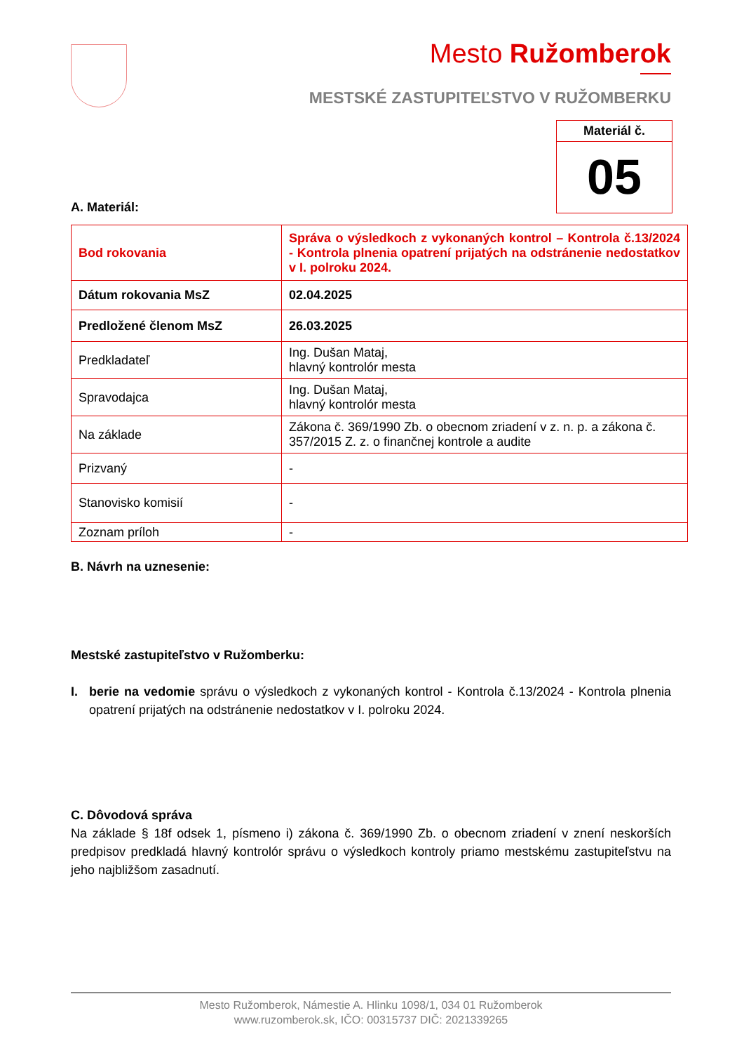Mesto Ružomberok
MESTSKÉ ZASTUPITEĽSTVO V RUŽOMBERKU
Materiál č.
05
A. Materiál:
| Bod rokovania | Správa o výsledkoch z vykonaných kontrol – Kontrola č.13/2024 - Kontrola plnenia opatrení prijatých na odstránenie nedostatkov v I. polroku 2024. |
| Dátum rokovania MsZ | 02.04.2025 |
| Predložené členom MsZ | 26.03.2025 |
| Predkladateľ | Ing. Dušan Mataj, hlavný kontrolór mesta |
| Spravodajca | Ing. Dušan Mataj, hlavný kontrolór mesta |
| Na základe | Zákona č. 369/1990 Zb. o obecnom zriadení v z. n. p. a zákona č. 357/2015 Z. z. o finančnej kontrole a audite |
| Prizvaný | - |
| Stanovisko komisií | - |
| Zoznam príloh | - |
B. Návrh na uznesenie:
Mestské zastupiteľstvo v Ružomberku:
I. berie na vedomie správu o výsledkoch z vykonaných kontrol - Kontrola č.13/2024 - Kontrola plnenia opatrení prijatých na odstránenie nedostatkov v I. polroku 2024.
C. Dôvodová správa
Na základe § 18f odsek 1, písmeno i) zákona č. 369/1990 Zb. o obecnom zriadení v znení neskorších predpisov predkladá hlavný kontrolór správu o výsledkoch kontroly priamo mestskému zastupiteľstvu na jeho najbližšom zasadnutí.
Mesto Ružomberok, Námestie A. Hlinku 1098/1, 034 01 Ružomberok
www.ruzomberok.sk, IČO: 00315737 DIČ: 2021339265